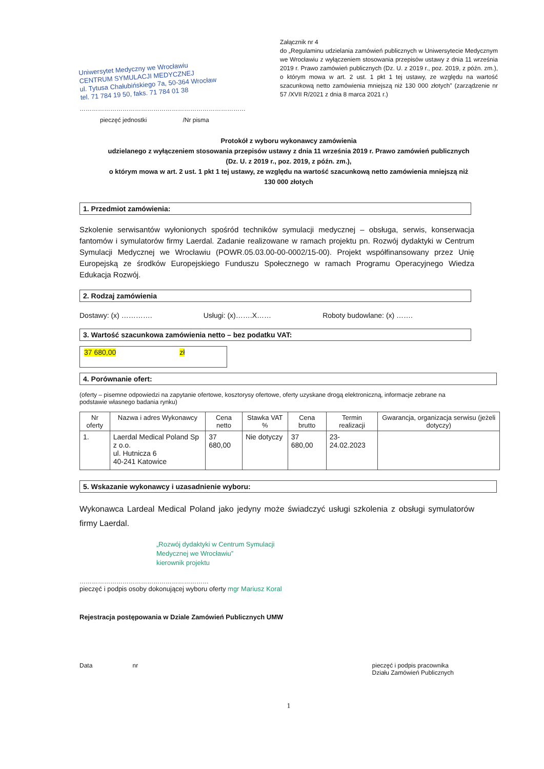Uniwersytet Medyczny we Wrocławiu
CENTRUM SYMULACJI MEDYCZNEJ
ul. Tytusa Chałubińskiego 7a, 50-364 Wrocław
tel. 71 784 19 50, faks. 71 784 01 38
Załącznik nr 4
do „Regulaminu udzielania zamówień publicznych w Uniwersytecie Medycznym we Wrocławiu z wyłączeniem stosowania przepisów ustawy z dnia 11 września 2019 r. Prawo zamówień publicznych (Dz. U. z 2019 r., poz. 2019, z późn. zm.), o którym mowa w art. 2 ust. 1 pkt 1 tej ustawy, ze względu na wartość szacunkową netto zamówienia mniejszą niż 130 000 złotych” (zarządzenie nr 57 /XVII R/2021 z dnia 8 marca 2021 r.)
………………………………………………………………………
pieczęć jednostki /Nr pisma
Protokół z wyboru wykonawcy zamówienia
udzielanego z wyłączeniem stosowania przepisów ustawy z dnia 11 września 2019 r. Prawo zamówień publicznych
(Dz. U. z 2019 r., poz. 2019, z późn. zm.),
o którym mowa w art. 2 ust. 1 pkt 1 tej ustawy, ze względu na wartość szacunkową netto zamówienia mniejszą niż
130 000 złotych
1. Przedmiot zamówienia:
Szkolenie serwisantów wyłonionych spośród techników symulacji medycznej – obsługa, serwis, konserwacja fantomów i symulatorów firmy Laerdal. Zadanie realizowane w ramach projektu pn. Rozwój dydaktyki w Centrum Symulacji Medycznej we Wrocławiu (POWR.05.03.00-00-0002/15-00). Projekt współfinansowany przez Unię Europejską ze środków Europejskiego Funduszu Społecznego w ramach Programu Operacyjnego Wiedza Edukacja Rozwój.
2. Rodzaj zamówienia
Dostawy: (x) …………. Usługi: (x)…….X…… Roboty budowlane: (x) …….
3. Wartość szacunkowa zamówienia netto – bez podatku VAT:
37 680,00 zł
4. Porównanie ofert:
(oferty – pisemne odpowiedzi na zapytanie ofertowe, kosztorysy ofertowe, oferty uzyskane drogą elektroniczną, informacje zebrane na podstawie własnego badania rynku)
| Nr oferty | Nazwa i adres Wykonawcy | Cena netto | Stawka VAT % | Cena brutto | Termin realizacji | Gwarancja, organizacja serwisu (jeżeli dotyczy) |
| --- | --- | --- | --- | --- | --- | --- |
| 1. | Laerdal Medical Poland Sp z o.o. ul. Hutnicza 6 40-241 Katowice | 37 680,00 | Nie dotyczy | 37 680,00 | 23-24.02.2023 | |
5. Wskazanie wykonawcy i uzasadnienie wyboru:
Wykonawca Lardeal Medical Poland jako jedyny może świadczyć usługi szkolenia z obsługi symulatorów firmy Laerdal.
„Rozwój dydaktyki w Centrum Symulacji
Medycznej we Wrocławiu”
kierownik projektu
………………………………………………………
pieczęć i podpis osoby dokonującej wyboru oferty mgr Mariusz Koral
Rejestracja postępowania w Dziale Zamówień Publicznych UMW
Data nr pieczęć i podpis pracownika
Działu Zamówień Publicznych
1